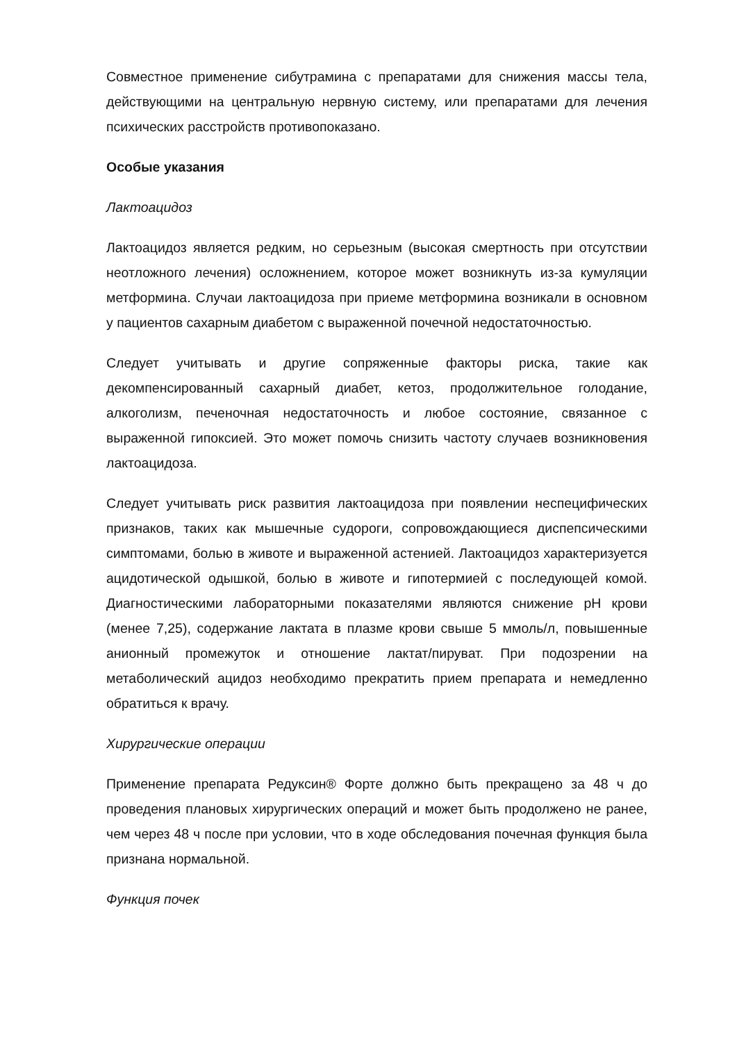Совместное применение сибутрамина с препаратами для снижения массы тела, действующими на центральную нервную систему, или препаратами для лечения психических расстройств противопоказано.
Особые указания
Лактоацидоз
Лактоацидоз является редким, но серьезным (высокая смертность при отсутствии неотложного лечения) осложнением, которое может возникнуть из-за кумуляции метформина. Случаи лактоацидоза при приеме метформина возникали в основном у пациентов сахарным диабетом с выраженной почечной недостаточностью.
Следует учитывать и другие сопряженные факторы риска, такие как декомпенсированный сахарный диабет, кетоз, продолжительное голодание, алкоголизм, печеночная недостаточность и любое состояние, связанное с выраженной гипоксией. Это может помочь снизить частоту случаев возникновения лактоацидоза.
Следует учитывать риск развития лактоацидоза при появлении неспецифических признаков, таких как мышечные судороги, сопровождающиеся диспепсическими симптомами, болью в животе и выраженной астенией. Лактоацидоз характеризуется ацидотической одышкой, болью в животе и гипотермией с последующей комой. Диагностическими лабораторными показателями являются снижение pH крови (менее 7,25), содержание лактата в плазме крови свыше 5 ммоль/л, повышенные анионный промежуток и отношение лактат/пируват. При подозрении на метаболический ацидоз необходимо прекратить прием препарата и немедленно обратиться к врачу.
Хирургические операции
Применение препарата Редуксин® Форте должно быть прекращено за 48 ч до проведения плановых хирургических операций и может быть продолжено не ранее, чем через 48 ч после при условии, что в ходе обследования почечная функция была признана нормальной.
Функция почек